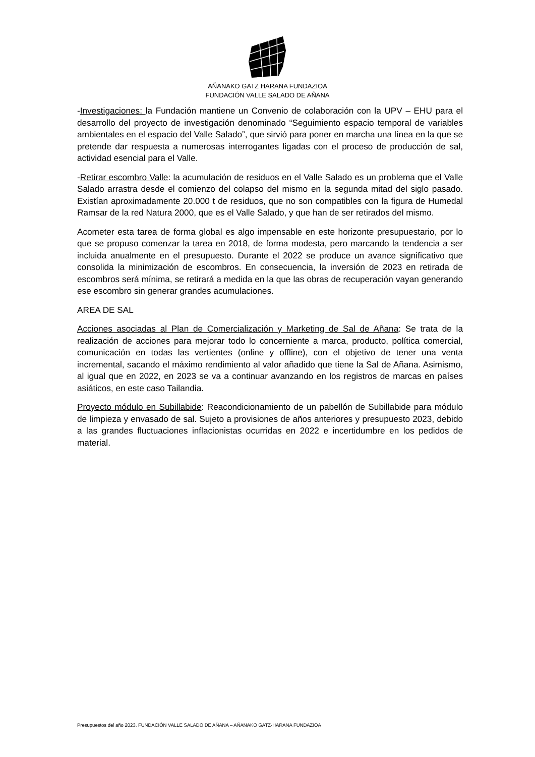AÑANAKO GATZ HARANA FUNDAZIOA
FUNDACIÓN VALLE SALADO DE AÑANA
-Investigaciones: la Fundación mantiene un Convenio de colaboración con la UPV – EHU para el desarrollo del proyecto de investigación denominado “Seguimiento espacio temporal de variables ambientales en el espacio del Valle Salado”, que sirvió para poner en marcha una línea en la que se pretende dar respuesta a numerosas interrogantes ligadas con el proceso de producción de sal, actividad esencial para el Valle.
-Retirar escombro Valle: la acumulación de residuos en el Valle Salado es un problema que el Valle Salado arrastra desde el comienzo del colapso del mismo en la segunda mitad del siglo pasado. Existían aproximadamente 20.000 t de residuos, que no son compatibles con la figura de Humedal Ramsar de la red Natura 2000, que es el Valle Salado, y que han de ser retirados del mismo.
Acometer esta tarea de forma global es algo impensable en este horizonte presupuestario, por lo que se propuso comenzar la tarea en 2018, de forma modesta, pero marcando la tendencia a ser incluida anualmente en el presupuesto. Durante el 2022 se produce un avance significativo que consolida la minimización de escombros. En consecuencia, la inversión de 2023 en retirada de escombros será mínima, se retirará a medida en la que las obras de recuperación vayan generando ese escombro sin generar grandes acumulaciones.
AREA DE SAL
Acciones asociadas al Plan de Comercialización y Marketing de Sal de Añana: Se trata de la realización de acciones para mejorar todo lo concerniente a marca, producto, política comercial, comunicación en todas las vertientes (online y offline), con el objetivo de tener una venta incremental, sacando el máximo rendimiento al valor añadido que tiene la Sal de Añana. Asimismo, al igual que en 2022, en 2023 se va a continuar avanzando en los registros de marcas en países asiáticos, en este caso Tailandia.
Proyecto módulo en Subillabide: Reacondicionamiento de un pabellón de Subillabide para módulo de limpieza y envasado de sal. Sujeto a provisiones de años anteriores y presupuesto 2023, debido a las grandes fluctuaciones inflacionistas ocurridas en 2022 e incertidumbre en los pedidos de material.
Presupuestos del año 2023. FUNDACIÓN VALLE SALADO DE AÑANA – AÑANAKO GATZ-HARANA FUNDAZIOA